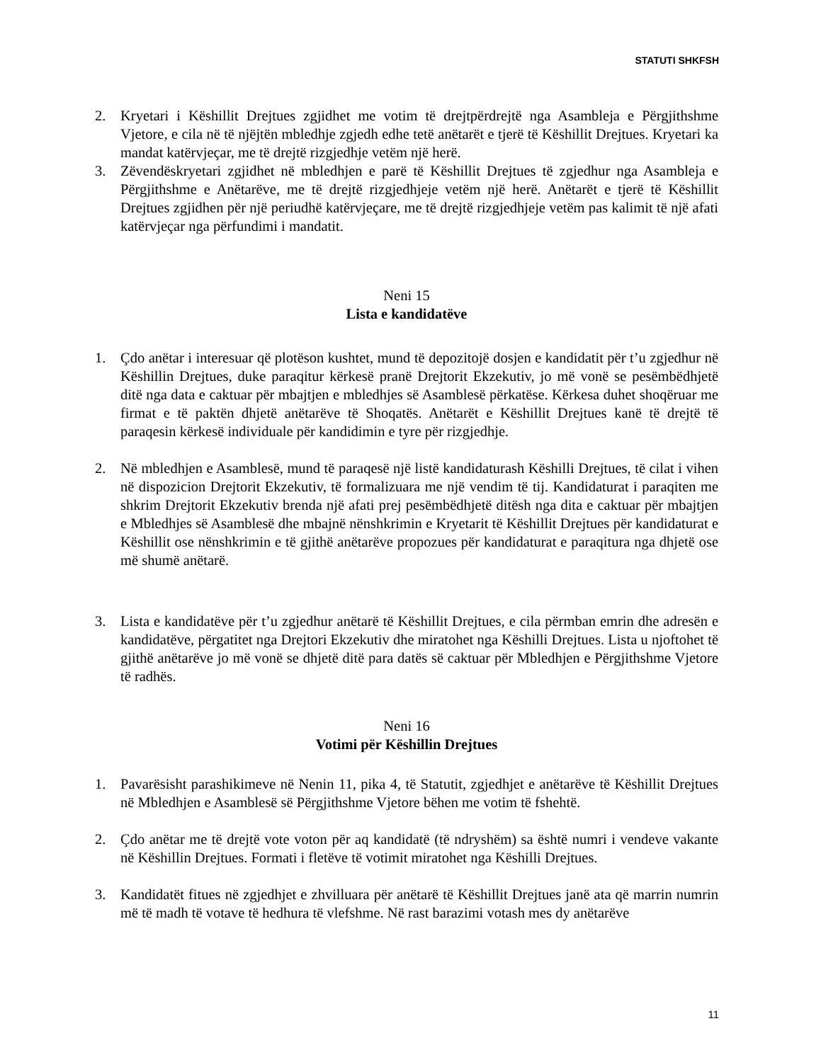STATUTI SHKFSH
2. Kryetari i Këshillit Drejtues zgjidhet me votim të drejtpërdrejtë nga Asambleja e Përgjithshme Vjetore, e cila në të njëjtën mbledhje zgjedh edhe tetë anëtarët e tjerë të Këshillit Drejtues. Kryetari ka mandat katërvjeçar, me të drejtë rizgjedhje vetëm një herë.
3. Zëvendëskryetari zgjidhet në mbledhjen e parë të Këshillit Drejtues të zgjedhur nga Asambleja e Përgjithshme e Anëtarëve, me të drejtë rizgjedhjeje vetëm një herë. Anëtarët e tjerë të Këshillit Drejtues zgjidhen për një periudhë katërvjeçare, me të drejtë rizgjedhjeje vetëm pas kalimit të një afati katërvjeçar nga përfundimi i mandatit.
Neni 15
Lista e kandidatëve
1. Çdo anëtar i interesuar që plotëson kushtet, mund të depozitojë dosjen e kandidatit për t’u zgjedhur në Këshillin Drejtues, duke paraqitur kërkesë pranë Drejtorit Ekzekutiv, jo më vonë se pesëmbëdhjetë ditë nga data e caktuar për mbajtjen e mbledhjes së Asamblesë përkatëse. Kërkesa duhet shoqëruar me firmat e të paktën dhjetë anëtarëve të Shoqatës. Anëtarët e Këshillit Drejtues kanë të drejtë të paraqesin kërkesë individuale për kandidimin e tyre për rizgjedhje.
2. Në mbledhjen e Asamblesë, mund të paraqesë një listë kandidaturash Këshilli Drejtues, të cilat i vihen në dispozicion Drejtorit Ekzekutiv, të formalizuara me një vendim të tij. Kandidaturat i paraqiten me shkrim Drejtorit Ekzekutiv brenda një afati prej pesëmbëdhjetë ditësh nga dita e caktuar për mbajtjen e Mbledhjes së Asamblesë dhe mbajnë nënshkrimin e Kryetarit të Këshillit Drejtues për kandidaturat e Këshillit ose nënshkrimin e të gjithë anëtarëve propozues për kandidaturat e paraqitura nga dhjetë ose më shumë anëtarë.
3. Lista e kandidatëve për t’u zgjedhur anëtarë të Këshillit Drejtues, e cila përmban emrin dhe adresën e kandidatëve, përgatitet nga Drejtori Ekzekutiv dhe miratohet nga Këshilli Drejtues. Lista u njoftohet të gjithë anëtarëve jo më vonë se dhjetë ditë para datës së caktuar për Mbledhjen e Përgjithshme Vjetore të radhës.
Neni 16
Votimi për Këshillin Drejtues
1. Pavarësisht parashikimeve në Nenin 11, pika 4, të Statutit, zgjedhjet e anëtarëve të Këshillit Drejtues në Mbledhjen e Asamblesë së Përgjithshme Vjetore bëhen me votim të fshehtë.
2. Çdo anëtar me të drejtë vote voton për aq kandidatë (të ndryshëm) sa është numri i vendeve vakante në Këshillin Drejtues. Formati i fletëve të votimit miratohet nga Këshilli Drejtues.
3. Kandidatët fitues në zgjedhjet e zhvilluara për anëtarë të Këshillit Drejtues janë ata që marrin numrin më të madh të votave të hedhura të vlefshme. Në rast barazimi votash mes dy anëtarëve
11